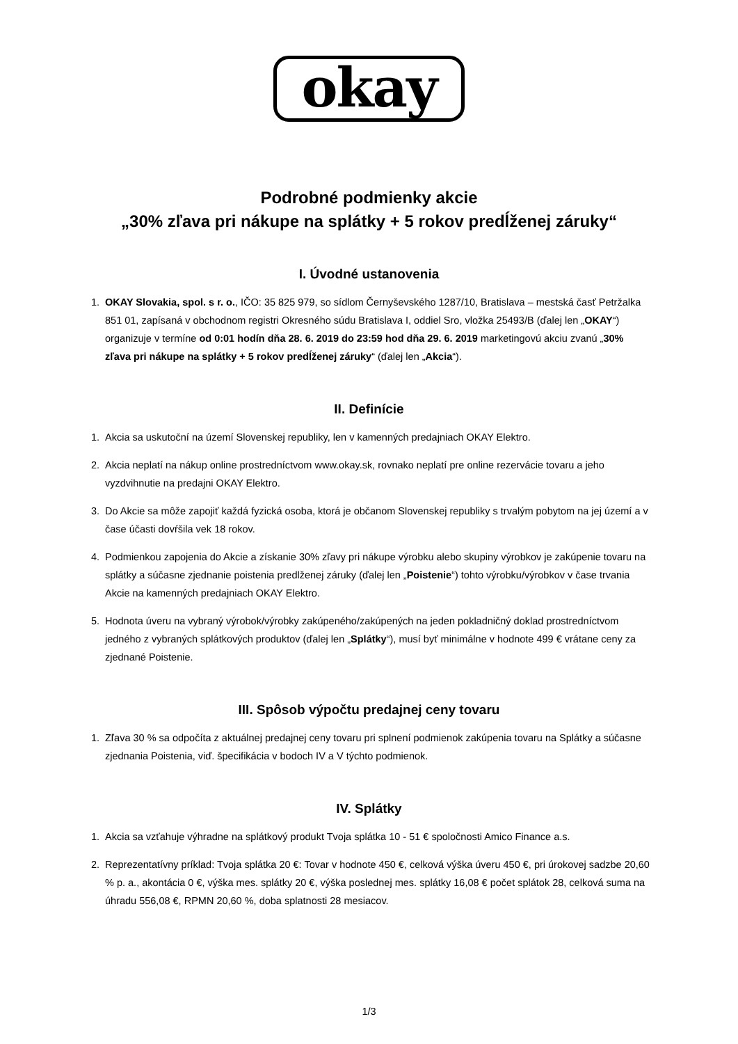okay
Podrobné podmienky akcie
„30% zľava pri nákupe na splátky + 5 rokov predĺženej záruky“
I. Úvodné ustanovenia
1. OKAY Slovakia, spol. s r. o., IČO: 35 825 979, so sídlom Černyševského 1287/10, Bratislava – mestská časť Petržalka 851 01, zapísaná v obchodnom registri Okresného súdu Bratislava I, oddiel Sro, vložka 25493/B (ďalej len „OKAY“) organizuje v termíne od 0:01 hodín dňa 28. 6. 2019 do 23:59 hod dňa 29. 6. 2019 marketingovú akciu zvanú „30% zľava pri nákupe na splátky + 5 rokov predĺženej záruky“ (ďalej len „Akcia“).
II. Definície
1. Akcia sa uskutoční na území Slovenskej republiky, len v kamenných predajniach OKAY Elektro.
2. Akcia neplatí na nákup online prostredníctvom www.okay.sk, rovnako neplatí pre online rezervácie tovaru a jeho vyzdvihnutie na predajni OKAY Elektro.
3. Do Akcie sa môže zapojiť každá fyzická osoba, ktorá je občanom Slovenskej republiky s trvalým pobytom na jej území a v čase účasti dovŕšila vek 18 rokov.
4. Podmienkou zapojenia do Akcie a získanie 30% zľavy pri nákupe výrobku alebo skupiny výrobkov je zakúpenie tovaru na splátky a súčasne zjednanie poistenia predlženej záruky (ďalej len „Poistenie“) tohto výrobku/výrobkov v čase trvania Akcie na kamenných predajniach OKAY Elektro.
5. Hodnota úveru na vybraný výrobok/výrobky zakúpeného/zakúpených na jeden pokladničný doklad prostredníctvom jedného z vybraných splátkových produktov (ďalej len „Splátky“), musí byť minimálne v hodnote 499 € vrátane ceny za zjednané Poistenie.
III. Spôsob výpočtu predajnej ceny tovaru
1. Zľava 30 % sa odpočíta z aktuálnej predajnej ceny tovaru pri splnení podmienok zakúpenia tovaru na Splátky a súčasne zjednania Poistenia, viď. špecifikácia v bodoch IV a V týchto podmienok.
IV. Splátky
1. Akcia sa vzťahuje výhradne na splátkový produkt Tvoja splátka 10 - 51 € spoločnosti Amico Finance a.s.
2. Reprezentatívny príklad: Tvoja splátka 20 €: Tovar v hodnote 450 €, celková výška úveru 450 €, pri úrokovej sadzbe 20,60 % p. a., akontácia 0 €, výška mes. splátky 20 €, výška poslednej mes. splátky 16,08 € počet splátok 28, celková suma na úhradu 556,08 €, RPMN 20,60 %, doba splatnosti 28 mesiacov.
1/3